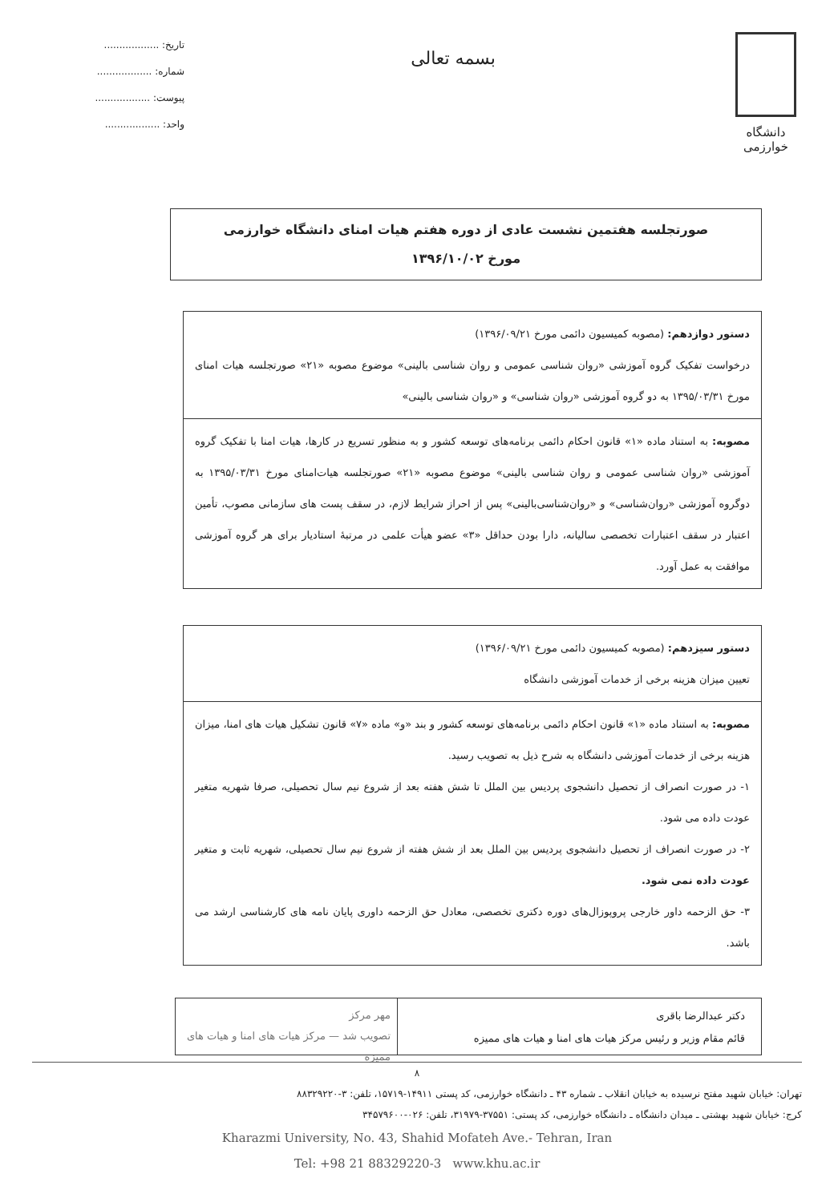دانشگاه خوارزمی
بسمه تعالی
تاریخ: ..................
شماره: ..................
پیوست: ..................
واحد: ..................
صورتجلسه هفتمین نشست عادی از دوره هفتم هیات امنای دانشگاه خوارزمی
مورخ ۱۳۹۶/۱۰/۰۲
دستور دوازدهم: (مصوبه کمیسیون دائمی مورخ ۱۳۹۶/۰۹/۲۱)
درخواست تفکیک گروه آموزشی «روان شناسی عمومی و روان شناسی بالینی» موضوع مصوبه «۲۱» صورتجلسه هیات امنای مورخ ۱۳۹۵/۰۳/۳۱ به دو گروه آموزشی «روان شناسی» و «روان شناسی بالینی»
مصوبه: به استناد ماده «۱» قانون احکام دائمی برنامه‌های توسعه کشور و به منظور تسریع در کارها، هیات امنا با تفکیک گروه آموزشی «روان شناسی عمومی و روان شناسی بالینی» موضوع مصوبه «۲۱» صورتجلسه هیات‌امنای مورخ ۱۳۹۵/۰۳/۳۱ به دوگروه آموزشی «روان‌شناسی» و «روان‌شناسی‌بالینی» پس از احراز شرایط لازم، در سقف پست های سازمانی مصوب، تأمین اعتبار در سقف اعتبارات تخصصی سالیانه، دارا بودن حداقل «۳» عضو هیأت علمی در مرتبهٔ استادیار برای هر گروه آموزشی موافقت به عمل آورد.
دستور سیزدهم: (مصوبه کمیسیون دائمی مورخ ۱۳۹۶/۰۹/۲۱)
تعیین میزان هزینه برخی از خدمات آموزشی دانشگاه
مصوبه: به استناد ماده «۱» قانون احکام دائمی برنامه‌های توسعه کشور و بند «و» ماده «۷» قانون تشکیل هیات های امنا، میزان هزینه برخی از خدمات آموزشی دانشگاه به شرح ذیل به تصویب رسید.
۱- در صورت انصراف از تحصیل دانشجوی پردیس بین الملل تا شش هفته بعد از شروع نیم سال تحصیلی، صرفا شهریه متغیر عودت داده می شود.
۲- در صورت انصراف از تحصیل دانشجوی پردیس بین الملل بعد از شش هفته از شروع نیم سال تحصیلی، شهریه ثابت و متغیر عودت داده نمی شود.
۳- حق الزحمه داور خارجی پروپوزال‌های دوره دکتری تخصصی، معادل حق الزحمه داوری پایان نامه های کارشناسی ارشد می باشد.
دکتر عبدالرضا باقری
قائم مقام وزیر و رئیس مرکز هیات های امنا و هیات های ممیزه
مهر مرکز
تصویب شد — مرکز هیات های امنا و هیات های ممیزه
۸
تهران: خیابان شهید مفتح نرسیده به خیابان انقلاب ـ شماره ۴۳ ـ دانشگاه خوارزمی، کد پستی ۱۴۹۱۱-۱۵۷۱۹، تلفن: ۳-۸۸۳۲۹۲۲۰
کرج: خیابان شهید بهشتی ـ میدان دانشگاه ـ دانشگاه خوارزمی، کد پستی: ۳۷۵۵۱-۳۱۹۷۹، تلفن: ۰۲۶-۳۴۵۷۹۶۰۰
Kharazmi University, No. 43, Shahid Mofateh Ave.- Tehran, Iran
Tel: +98 21 88329220-3 www.khu.ac.ir